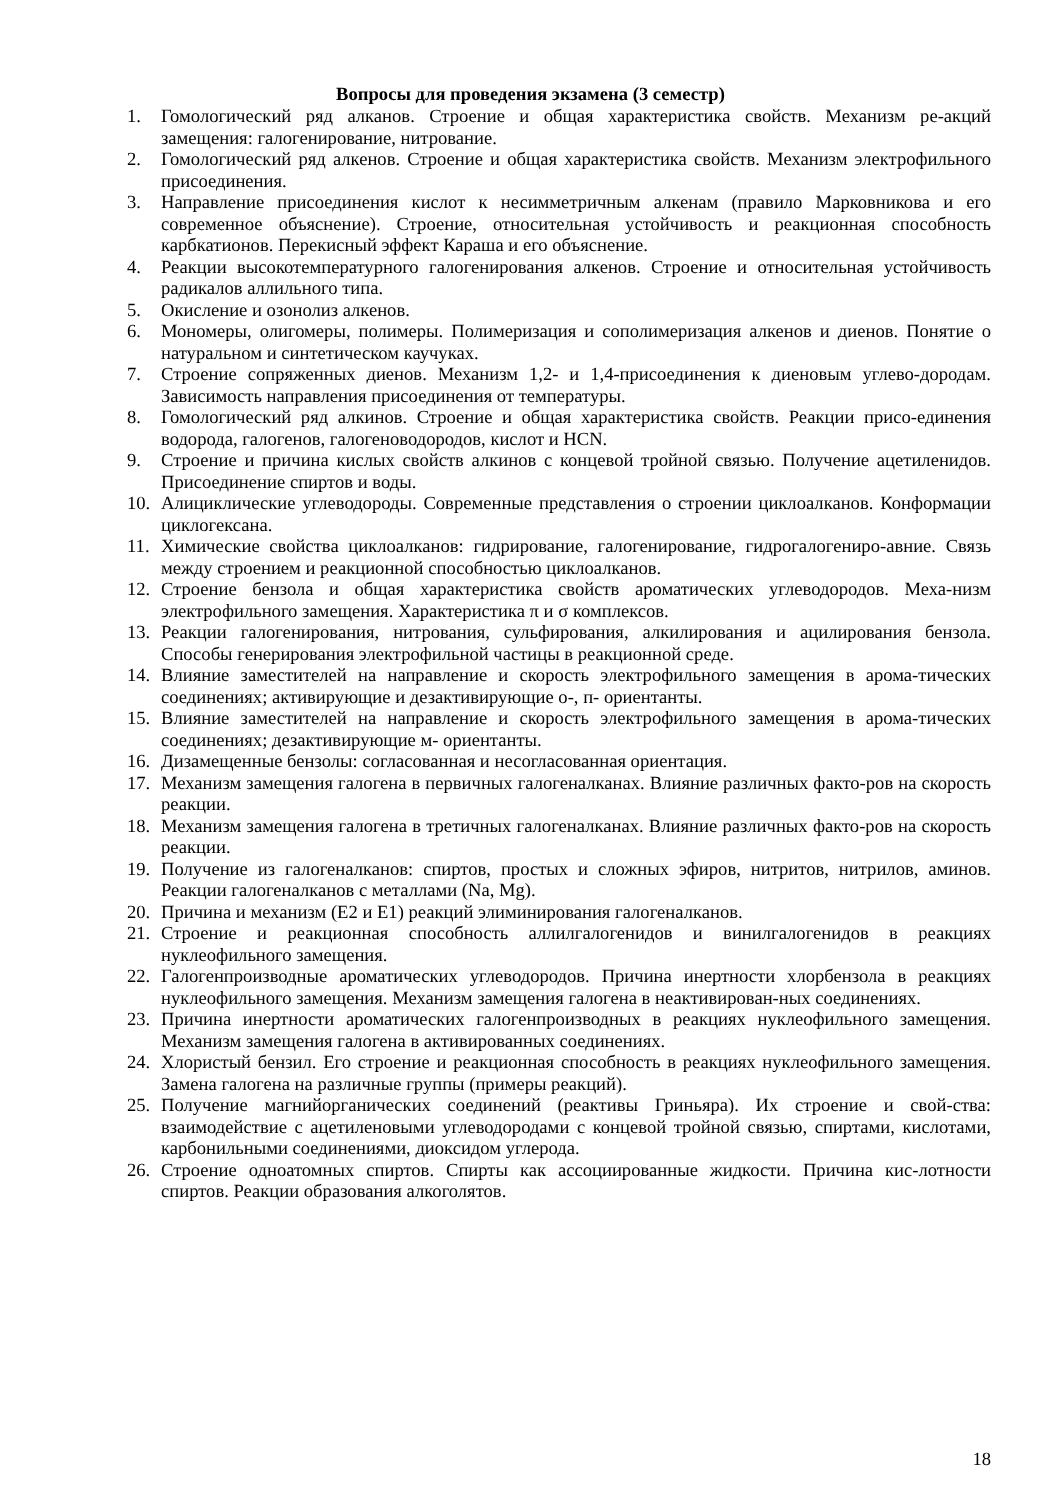Вопросы для проведения экзамена (3 семестр)
1. Гомологический ряд алканов. Строение и общая характеристика свойств. Механизм ре-акций замещения: галогенирование, нитрование.
2. Гомологический ряд алкенов. Строение и общая характеристика свойств. Механизм электрофильного присоединения.
3. Направление присоединения кислот к несимметричным алкенам (правило Марковникова и его современное объяснение). Строение, относительная устойчивость и реакционная способность карбкатионов. Перекисный эффект Караша и его объяснение.
4. Реакции высокотемпературного галогенирования алкенов. Строение и относительная устойчивость радикалов аллильного типа.
5. Окисление и озонолиз алкенов.
6. Мономеры, олигомеры, полимеры. Полимеризация и сополимеризация алкенов и диенов. Понятие о натуральном и синтетическом каучуках.
7. Строение сопряженных диенов. Механизм 1,2- и 1,4-присоединения к диеновым углево-дородам. Зависимость направления присоединения от температуры.
8. Гомологический ряд алкинов. Строение и общая характеристика свойств. Реакции присо-единения водорода, галогенов, галогеноводородов, кислот и HCN.
9. Строение и причина кислых свойств алкинов с концевой тройной связью. Получение ацетиленидов. Присоединение спиртов и воды.
10. Алициклические углеводороды. Современные представления о строении циклоалканов. Конформации циклогексана.
11. Химические свойства циклоалканов: гидрирование, галогенирование, гидрогалогениро-авние. Связь между строением и реакционной способностью циклоалканов.
12. Строение бензола и общая характеристика свойств ароматических углеводородов. Меха-низм электрофильного замещения. Характеристика π и σ комплексов.
13. Реакции галогенирования, нитрования, сульфирования, алкилирования и ацилирования бензола. Способы генерирования электрофильной частицы в реакционной среде.
14. Влияние заместителей на направление и скорость электрофильного замещения в арома-тических соединениях; активирующие и дезактивирующие о-, п- ориентанты.
15. Влияние заместителей на направление и скорость электрофильного замещения в арома-тических соединениях; дезактивирующие м- ориентанты.
16. Дизамещенные бензолы: согласованная и несогласованная ориентация.
17. Механизм замещения галогена в первичных галогеналканах. Влияние различных факто-ров на скорость реакции.
18. Механизм замещения галогена в третичных галогеналканах. Влияние различных факто-ров на скорость реакции.
19. Получение из галогеналканов: спиртов, простых и сложных эфиров, нитритов, нитрилов, аминов. Реакции галогеналканов с металлами (Na, Mg).
20. Причина и механизм (Е2 и Е1) реакций элиминирования галогеналканов.
21. Строение и реакционная способность аллилгалогенидов и винилгалогенидов в реакциях нуклеофильного замещения.
22. Галогенпроизводные ароматических углеводородов. Причина инертности хлорбензола в реакциях нуклеофильного замещения. Механизм замещения галогена в неактивирован-ных соединениях.
23. Причина инертности ароматических галогенпроизводных в реакциях нуклеофильного замещения. Механизм замещения галогена в активированных соединениях.
24. Хлористый бензил. Его строение и реакционная способность в реакциях нуклеофильного замещения. Замена галогена на различные группы (примеры реакций).
25. Получение магнийорганических соединений (реактивы Гриньяра). Их строение и свой-ства: взаимодействие с ацетиленовыми углеводородами с концевой тройной связью, спиртами, кислотами, карбонильными соединениями, диоксидом углерода.
26. Строение одноатомных спиртов. Спирты как ассоциированные жидкости. Причина кис-лотности спиртов. Реакции образования алкоголятов.
18